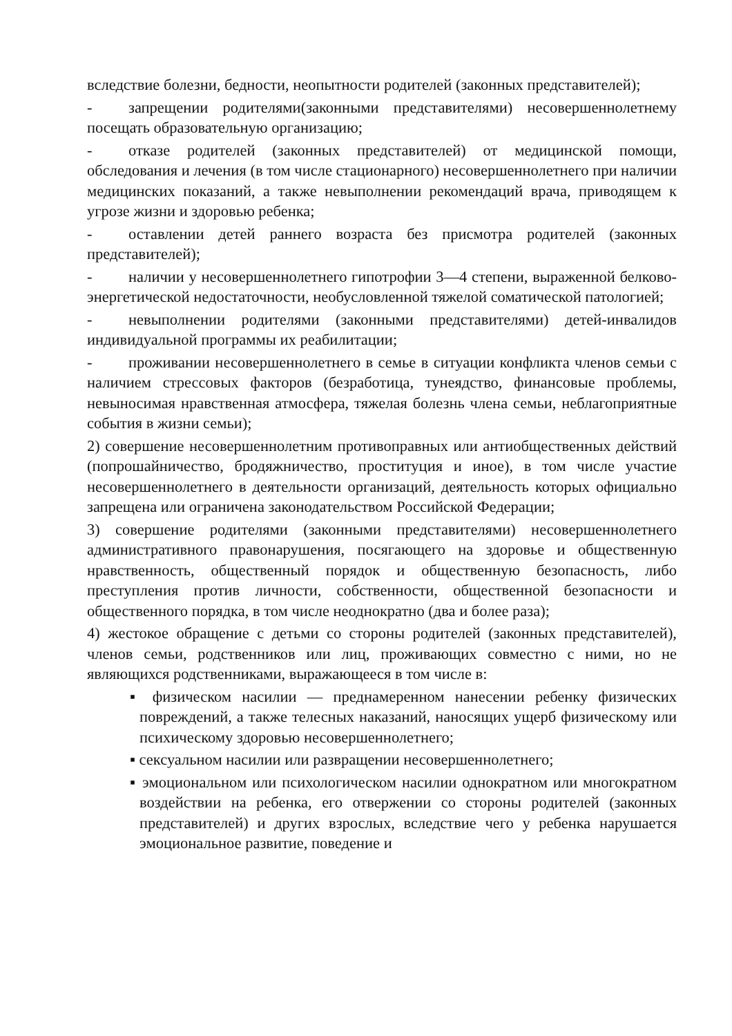вследствие болезни, бедности, неопытности родителей (законных представителей);
- запрещении родителями(законными представителями) несовершеннолетнему посещать образовательную организацию;
- отказе родителей (законных представителей) от медицинской помощи, обследования и лечения (в том числе стационарного) несовершеннолетнего при наличии медицинских показаний, а также невыполнении рекомендаций врача, приводящем к угрозе жизни и здоровью ребенка;
- оставлении детей раннего возраста без присмотра родителей (законных представителей);
- наличии у несовершеннолетнего гипотрофии 3—4 степени, выраженной белково-энергетической недостаточности, необусловленной тяжелой соматической патологией;
- невыполнении родителями (законными представителями) детей-инвалидов индивидуальной программы их реабилитации;
- проживании несовершеннолетнего в семье в ситуации конфликта членов семьи с наличием стрессовых факторов (безработица, тунеядство, финансовые проблемы, невыносимая нравственная атмосфера, тяжелая болезнь члена семьи, неблагоприятные события в жизни семьи);
2) совершение несовершеннолетним противоправных или антиобщественных действий (попрошайничество, бродяжничество, проституция и иное), в том числе участие несовершеннолетнего в деятельности организаций, деятельность которых официально запрещена или ограничена законодательством Российской Федерации;
3) совершение родителями (законными представителями) несовершеннолетнего административного правонарушения, посягающего на здоровье и общественную нравственность, общественный порядок и общественную безопасность, либо преступления против личности, собственности, общественной безопасности и общественного порядка, в том числе неоднократно (два и более раза);
4) жестокое обращение с детьми со стороны родителей (законных представителей), членов семьи, родственников или лиц, проживающих совместно с ними, но не являющихся родственниками, выражающееся в том числе в:
▪ физическом насилии — преднамеренном нанесении ребенку физических повреждений, а также телесных наказаний, наносящих ущерб физическому или психическому здоровью несовершеннолетнего;
▪ сексуальном насилии или развращении несовершеннолетнего;
▪ эмоциональном или психологическом насилии однократном или многократном воздействии на ребенка, его отвержении со стороны родителей (законных представителей) и других взрослых, вследствие чего у ребенка нарушается эмоциональное развитие, поведение и